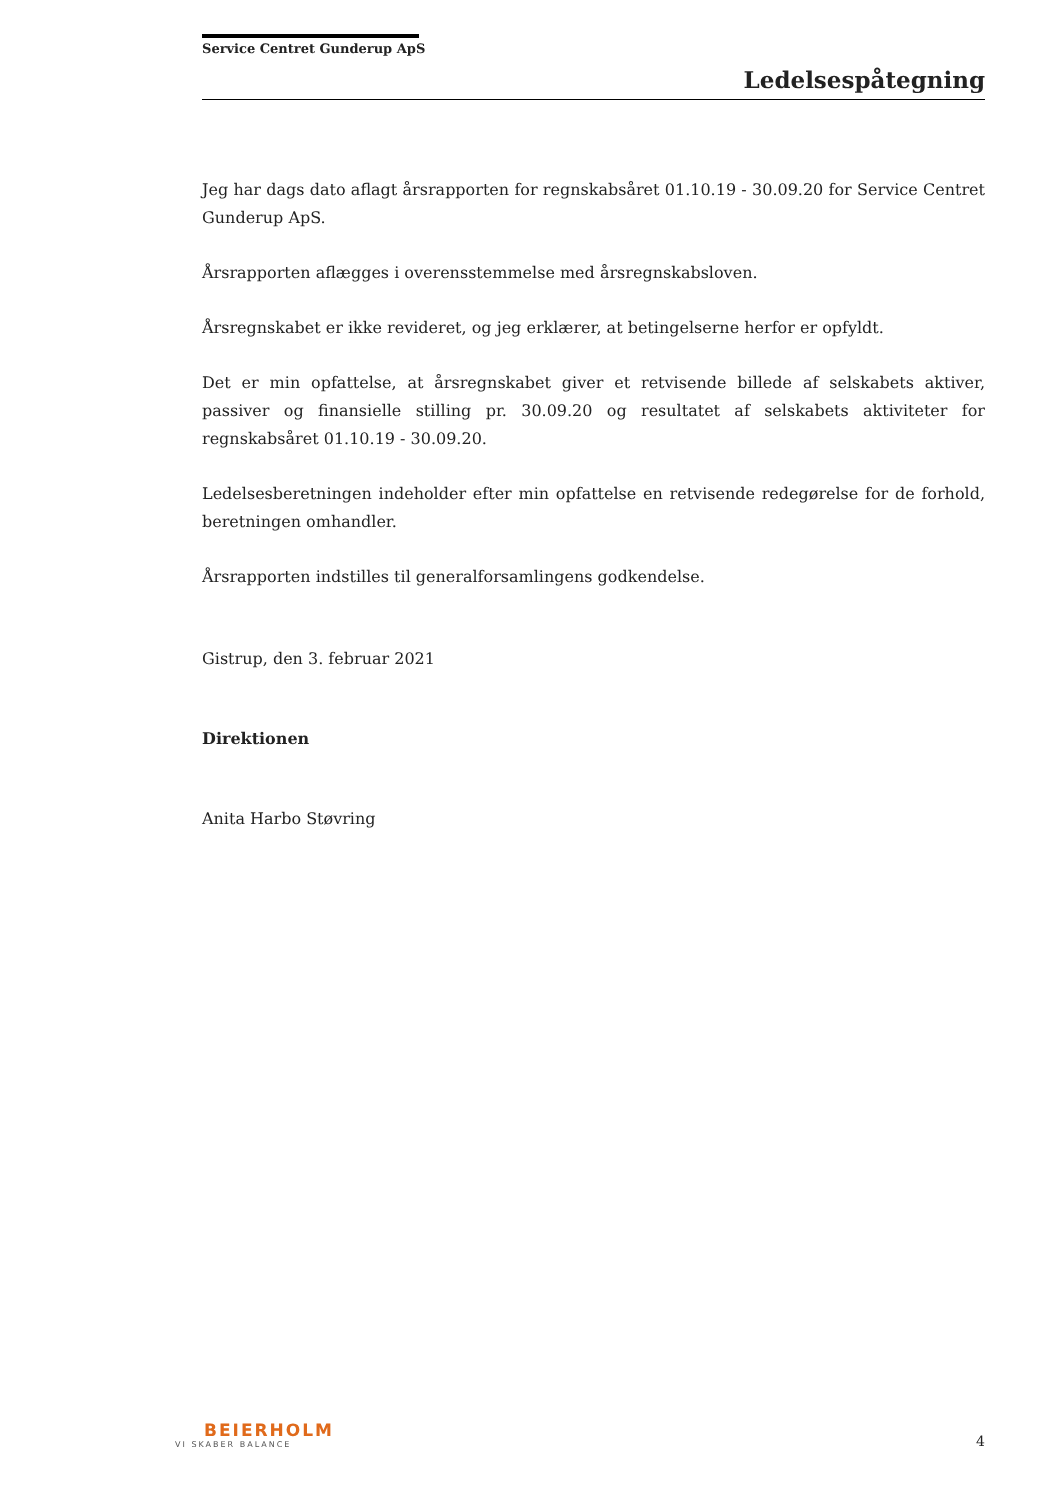Service Centret Gunderup ApS
Ledelsespåtegning
Jeg har dags dato aflagt årsrapporten for regnskabsåret 01.10.19 - 30.09.20 for Service Centret Gunderup ApS.
Årsrapporten aflægges i overensstemmelse med årsregnskabsloven.
Årsregnskabet er ikke revideret, og jeg erklærer, at betingelserne herfor er opfyldt.
Det er min opfattelse, at årsregnskabet giver et retvisende billede af selskabets aktiver, passiver og finansielle stilling pr. 30.09.20 og resultatet af selskabets aktiviteter for regnskabsåret 01.10.19 - 30.09.20.
Ledelsesberetningen indeholder efter min opfattelse en retvisende redegørelse for de forhold, beretningen omhandler.
Årsrapporten indstilles til generalforsamlingens godkendelse.
Gistrup, den 3. februar 2021
Direktionen
Anita Harbo Støvring
BEIERHOLM
VI SKABER BALANCE
4